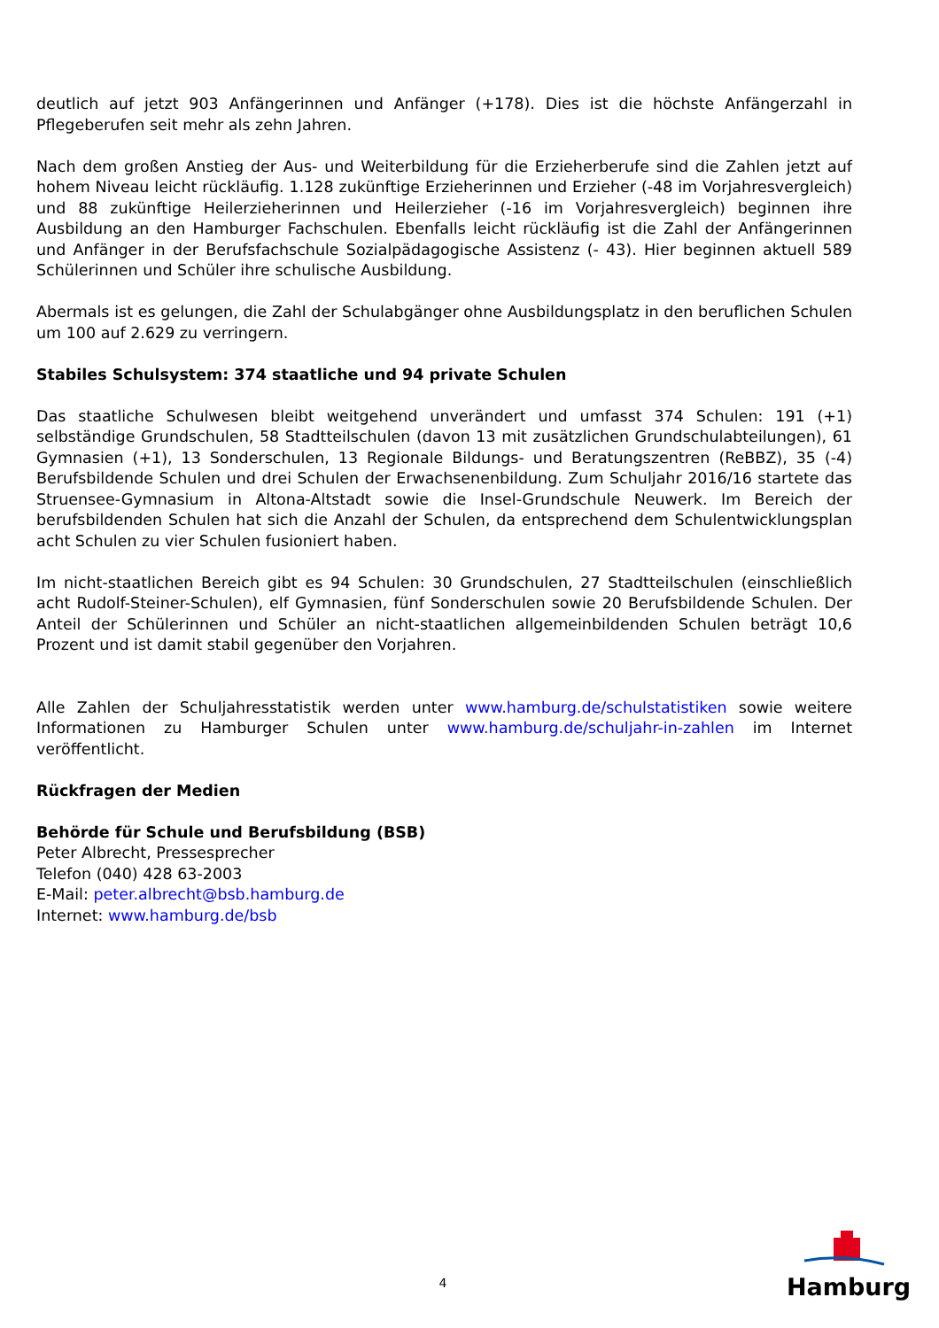deutlich auf jetzt 903 Anfängerinnen und Anfänger (+178). Dies ist die höchste Anfängerzahl in Pflegeberufen seit mehr als zehn Jahren.
Nach dem großen Anstieg der Aus- und Weiterbildung für die Erzieherberufe sind die Zahlen jetzt auf hohem Niveau leicht rückläufig. 1.128 zukünftige Erzieherinnen und Erzieher (-48 im Vorjahresvergleich) und 88 zukünftige Heilerzieherinnen und Heilerzieher (-16 im Vorjahresvergleich) beginnen ihre Ausbildung an den Hamburger Fachschulen. Ebenfalls leicht rückläufig ist die Zahl der Anfängerinnen und Anfänger in der Berufsfachschule Sozialpädagogische Assistenz (- 43). Hier beginnen aktuell 589 Schülerinnen und Schüler ihre schulische Ausbildung.
Abermals ist es gelungen, die Zahl der Schulabgänger ohne Ausbildungsplatz in den beruflichen Schulen um 100 auf 2.629 zu verringern.
Stabiles Schulsystem: 374 staatliche und 94 private Schulen
Das staatliche Schulwesen bleibt weitgehend unverändert und umfasst 374 Schulen: 191 (+1) selbständige Grundschulen, 58 Stadtteilschulen (davon 13 mit zusätzlichen Grundschulabteilungen), 61 Gymnasien (+1), 13 Sonderschulen, 13 Regionale Bildungs- und Beratungszentren (ReBBZ), 35 (-4) Berufsbildende Schulen und drei Schulen der Erwachsenenbildung. Zum Schuljahr 2016/16 startete das Struensee-Gymnasium in Altona-Altstadt sowie die Insel-Grundschule Neuwerk. Im Bereich der berufsbildenden Schulen hat sich die Anzahl der Schulen, da entsprechend dem Schulentwicklungsplan acht Schulen zu vier Schulen fusioniert haben.
Im nicht-staatlichen Bereich gibt es 94 Schulen: 30 Grundschulen, 27 Stadtteilschulen (einschließlich acht Rudolf-Steiner-Schulen), elf Gymnasien, fünf Sonderschulen sowie 20 Berufsbildende Schulen. Der Anteil der Schülerinnen und Schüler an nicht-staatlichen allgemeinbildenden Schulen beträgt 10,6 Prozent und ist damit stabil gegenüber den Vorjahren.
Alle Zahlen der Schuljahresstatistik werden unter www.hamburg.de/schulstatistiken sowie weitere Informationen zu Hamburger Schulen unter www.hamburg.de/schuljahr-in-zahlen im Internet veröffentlicht.
Rückfragen der Medien
Behörde für Schule und Berufsbildung (BSB)
Peter Albrecht, Pressesprecher
Telefon (040) 428 63-2003
E-Mail: peter.albrecht@bsb.hamburg.de
Internet: www.hamburg.de/bsb
4
Hamburg